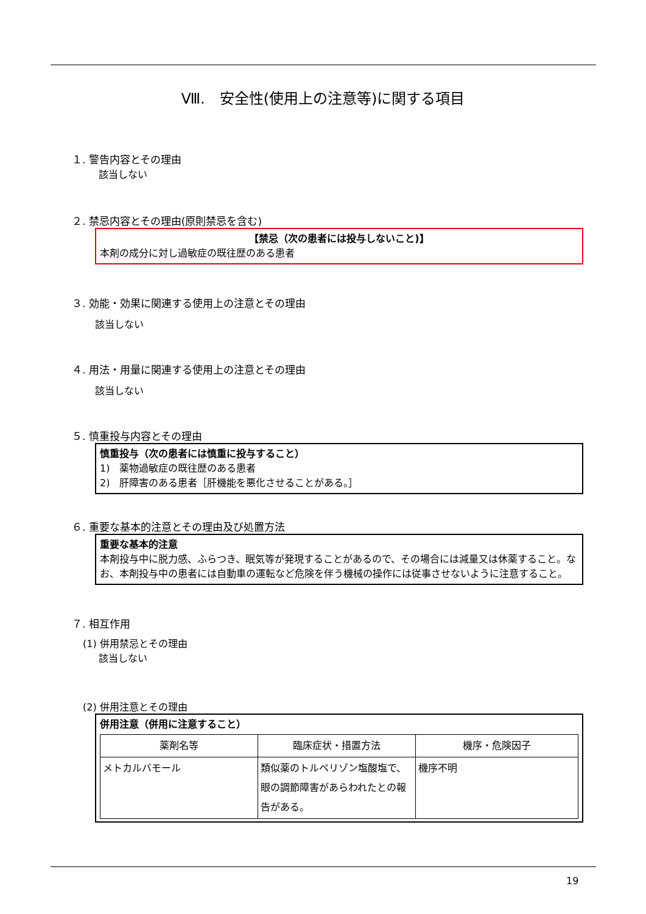Ⅷ.　安全性(使用上の注意等)に関する項目
１. 警告内容とその理由
該当しない
２. 禁忌内容とその理由(原則禁忌を含む)
【禁忌（次の患者には投与しないこと)】
本剤の成分に対し過敏症の既往歴のある患者
３. 効能・効果に関連する使用上の注意とその理由
該当しない
４. 用法・用量に関連する使用上の注意とその理由
該当しない
５. 慎重投与内容とその理由
慎重投与（次の患者には慎重に投与すること）
1)　薬物過敏症の既往歴のある患者
2)　肝障害のある患者［肝機能を悪化させることがある。］
６. 重要な基本的注意とその理由及び処置方法
重要な基本的注意
本剤投与中に脱力感、ふらつき、眠気等が発現することがあるので、その場合には減量又は休薬すること。なお、本剤投与中の患者には自動車の運転など危険を伴う機械の操作には従事させないように注意すること。
７. 相互作用
(1) 併用禁忌とその理由
該当しない
(2) 併用注意とその理由
併用注意（併用に注意すること）
| 薬剤名等 | 臨床症状・措置方法 | 機序・危険因子 |
| --- | --- | --- |
| メトカルバモール | 類似薬のトルペリゾン塩酸塩で、眼の調節障害があらわれたとの報告がある。 | 機序不明 |
19